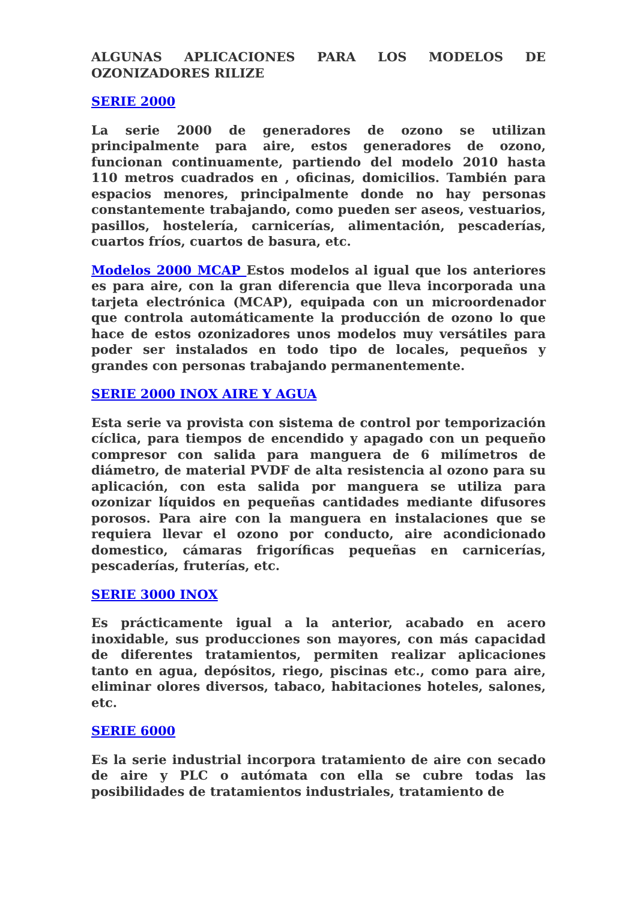ALGUNAS APLICACIONES PARA LOS MODELOS DE OZONIZADORES RILIZE
SERIE 2000
La serie 2000 de generadores de ozono se utilizan principalmente para aire, estos generadores de ozono, funcionan continuamente, partiendo del modelo 2010 hasta 110 metros cuadrados en , oficinas, domicilios. También para espacios menores, principalmente donde no hay personas constantemente trabajando, como pueden ser aseos, vestuarios, pasillos, hostelería, carnicerías, alimentación, pescaderías, cuartos fríos, cuartos de basura, etc.
Modelos 2000 MCAP Estos modelos al igual que los anteriores es para aire, con la gran diferencia que lleva incorporada una tarjeta electrónica (MCAP), equipada con un microordenador que controla automáticamente la producción de ozono lo que hace de estos ozonizadores unos modelos muy versátiles para poder ser instalados en todo tipo de locales, pequeños y grandes con personas trabajando permanentemente.
SERIE 2000 INOX AIRE Y AGUA
Esta serie va provista con sistema de control por temporización cíclica, para tiempos de encendido y apagado con un pequeño compresor con salida para manguera de 6 milímetros de diámetro, de material PVDF de alta resistencia al ozono para su aplicación, con esta salida por manguera se utiliza para ozonizar líquidos en pequeñas cantidades mediante difusores porosos. Para aire con la manguera en instalaciones que se requiera llevar el ozono por conducto, aire acondicionado domestico, cámaras frigoríficas pequeñas en carnicerías, pescaderías, fruterías, etc.
SERIE 3000 INOX
Es prácticamente igual a la anterior, acabado en acero inoxidable, sus producciones son mayores, con más capacidad de diferentes tratamientos, permiten realizar aplicaciones tanto en agua, depósitos, riego, piscinas etc., como para aire, eliminar olores diversos, tabaco, habitaciones hoteles, salones, etc.
SERIE 6000
Es la serie industrial incorpora tratamiento de aire con secado de aire y PLC o autómata con ella se cubre todas las posibilidades de tratamientos industriales, tratamiento de